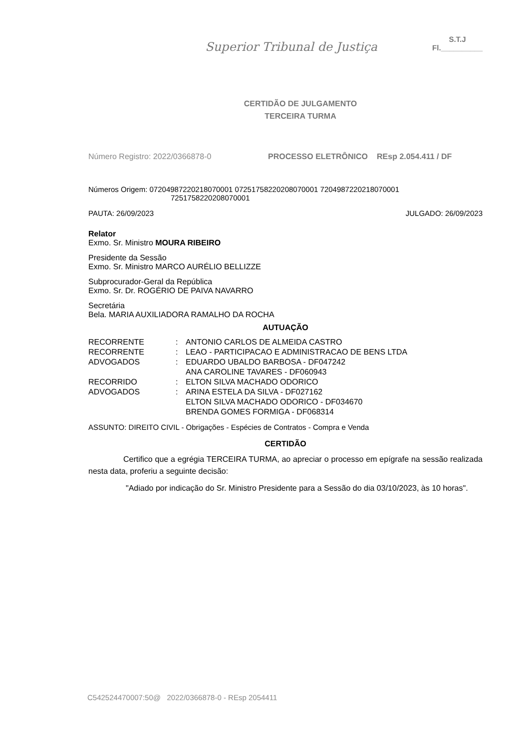Superior Tribunal de Justiça
S.T.J
Fl.__________
CERTIDÃO DE JULGAMENTO
TERCEIRA TURMA
Número Registro: 2022/0366878-0 PROCESSO ELETRÔNICO REsp 2.054.411 / DF
Números Origem: 07204987220218070001 07251758220208070001 7204987220218070001
7251758220208070001
PAUTA: 26/09/2023 JULGADO: 26/09/2023
Relator
Exmo. Sr. Ministro MOURA RIBEIRO
Presidente da Sessão
Exmo. Sr. Ministro MARCO AURÉLIO BELLIZZE
Subprocurador-Geral da República
Exmo. Sr. Dr. ROGÉRIO DE PAIVA NAVARRO
Secretária
Bela. MARIA AUXILIADORA RAMALHO DA ROCHA
AUTUAÇÃO
| RECORRENTE | : | ANTONIO CARLOS DE ALMEIDA CASTRO |
| RECORRENTE | : | LEAO - PARTICIPACAO E ADMINISTRACAO DE BENS LTDA |
| ADVOGADOS | : | EDUARDO UBALDO BARBOSA - DF047242 ANA CAROLINE TAVARES - DF060943 |
| RECORRIDO | : | ELTON SILVA MACHADO ODORICO |
| ADVOGADOS | : | ARINA ESTELA DA SILVA - DF027162 ELTON SILVA MACHADO ODORICO - DF034670 BRENDA GOMES FORMIGA - DF068314 |
ASSUNTO: DIREITO CIVIL - Obrigações - Espécies de Contratos - Compra e Venda
CERTIDÃO
Certifico que a egrégia TERCEIRA TURMA, ao apreciar o processo em epígrafe na sessão realizada nesta data, proferiu a seguinte decisão:
"Adiado por indicação do Sr. Ministro Presidente para a Sessão do dia 03/10/2023, às 10 horas".
C542524470007:50@ 2022/0366878-0 - REsp 2054411